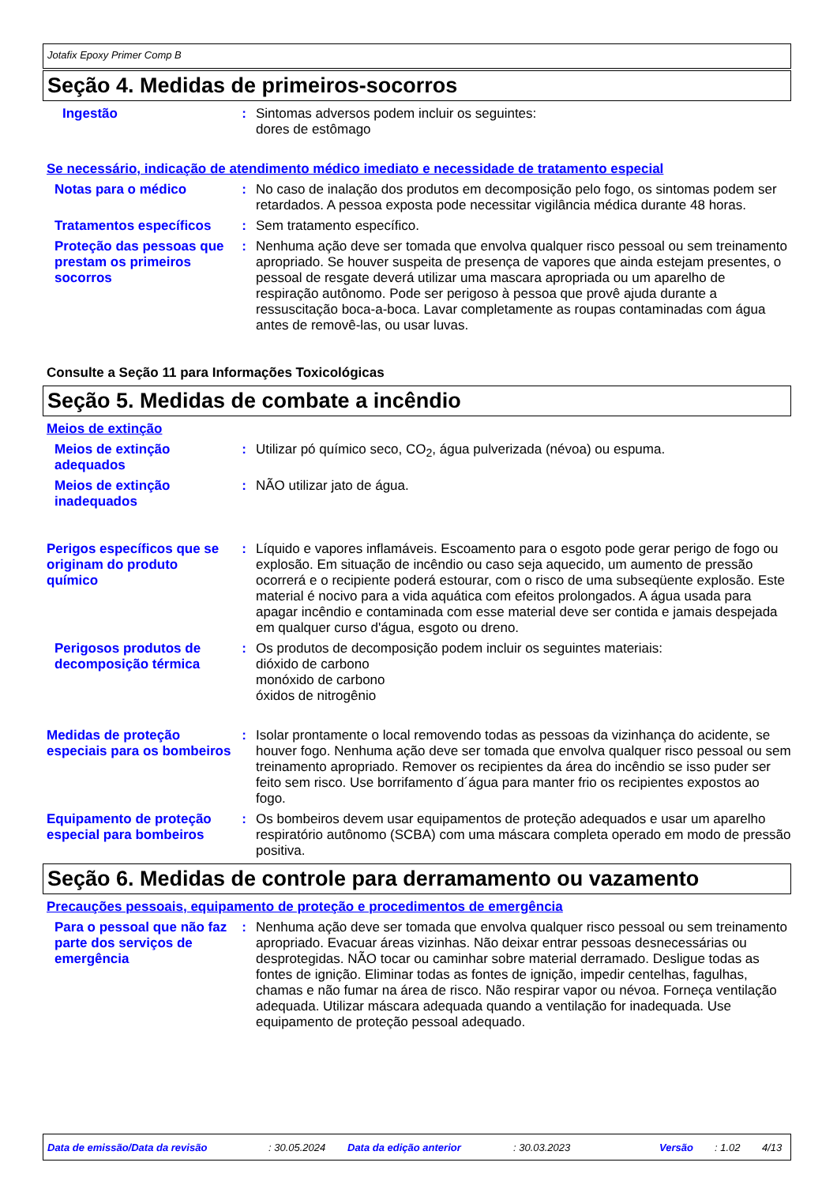Jotafix Epoxy Primer Comp B
Seção 4. Medidas de primeiros-socorros
Ingestão : Sintomas adversos podem incluir os seguintes:
dores de estômago
Se necessário, indicação de atendimento médico imediato e necessidade de tratamento especial
Notas para o médico : No caso de inalação dos produtos em decomposição pelo fogo, os sintomas podem ser retardados. A pessoa exposta pode necessitar vigilância médica durante 48 horas.
Tratamentos específicos : Sem tratamento específico.
Proteção das pessoas que prestam os primeiros socorros
: Nenhuma ação deve ser tomada que envolva qualquer risco pessoal ou sem treinamento apropriado. Se houver suspeita de presença de vapores que ainda estejam presentes, o pessoal de resgate deverá utilizar uma mascara apropriada ou um aparelho de respiração autônomo. Pode ser perigoso à pessoa que provê ajuda durante a ressuscitação boca-a-boca. Lavar completamente as roupas contaminadas com água antes de removê-las, ou usar luvas.
Consulte a Seção 11 para Informações Toxicológicas
Seção 5. Medidas de combate a incêndio
Meios de extinção
Meios de extinção adequados
: Utilizar pó químico seco, CO<sub>2</sub>, água pulverizada (névoa) ou espuma.
Meios de extinção inadequados
: NÃO utilizar jato de água.
Perigos específicos que se originam do produto químico
: Líquido e vapores inflamáveis. Escoamento para o esgoto pode gerar perigo de fogo ou explosão. Em situação de incêndio ou caso seja aquecido, um aumento de pressão ocorrerá e o recipiente poderá estourar, com o risco de uma subseqüente explosão. Este material é nocivo para a vida aquática com efeitos prolongados. A água usada para apagar incêndio e contaminada com esse material deve ser contida e jamais despejada em qualquer curso d'água, esgoto ou dreno.
Perigosos produtos de decomposição térmica
: Os produtos de decomposição podem incluir os seguintes materiais:
dióxido de carbono
monóxido de carbono
óxidos de nitrogênio
Medidas de proteção especiais para os bombeiros
: Isolar prontamente o local removendo todas as pessoas da vizinhança do acidente, se houver fogo. Nenhuma ação deve ser tomada que envolva qualquer risco pessoal ou sem treinamento apropriado. Remover os recipientes da área do incêndio se isso puder ser feito sem risco. Use borrifamento d´água para manter frio os recipientes expostos ao fogo.
Equipamento de proteção especial para bombeiros
: Os bombeiros devem usar equipamentos de proteção adequados e usar um aparelho respiratório autônomo (SCBA) com uma máscara completa operado em modo de pressão positiva.
Seção 6. Medidas de controle para derramamento ou vazamento
Precauções pessoais, equipamento de proteção e procedimentos de emergência
Para o pessoal que não faz parte dos serviços de emergência
: Nenhuma ação deve ser tomada que envolva qualquer risco pessoal ou sem treinamento apropriado. Evacuar áreas vizinhas. Não deixar entrar pessoas desnecessárias ou desprotegidas. NÃO tocar ou caminhar sobre material derramado. Desligue todas as fontes de ignição. Eliminar todas as fontes de ignição, impedir centelhas, fagulhas, chamas e não fumar na área de risco. Não respirar vapor ou névoa. Forneça ventilação adequada. Utilizar máscara adequada quando a ventilação for inadequada. Use equipamento de proteção pessoal adequado.
Data de emissão/Data da revisão: 30.05.2024 Data da edição anterior: 30.03.2023 Versão: 1.02 4/13